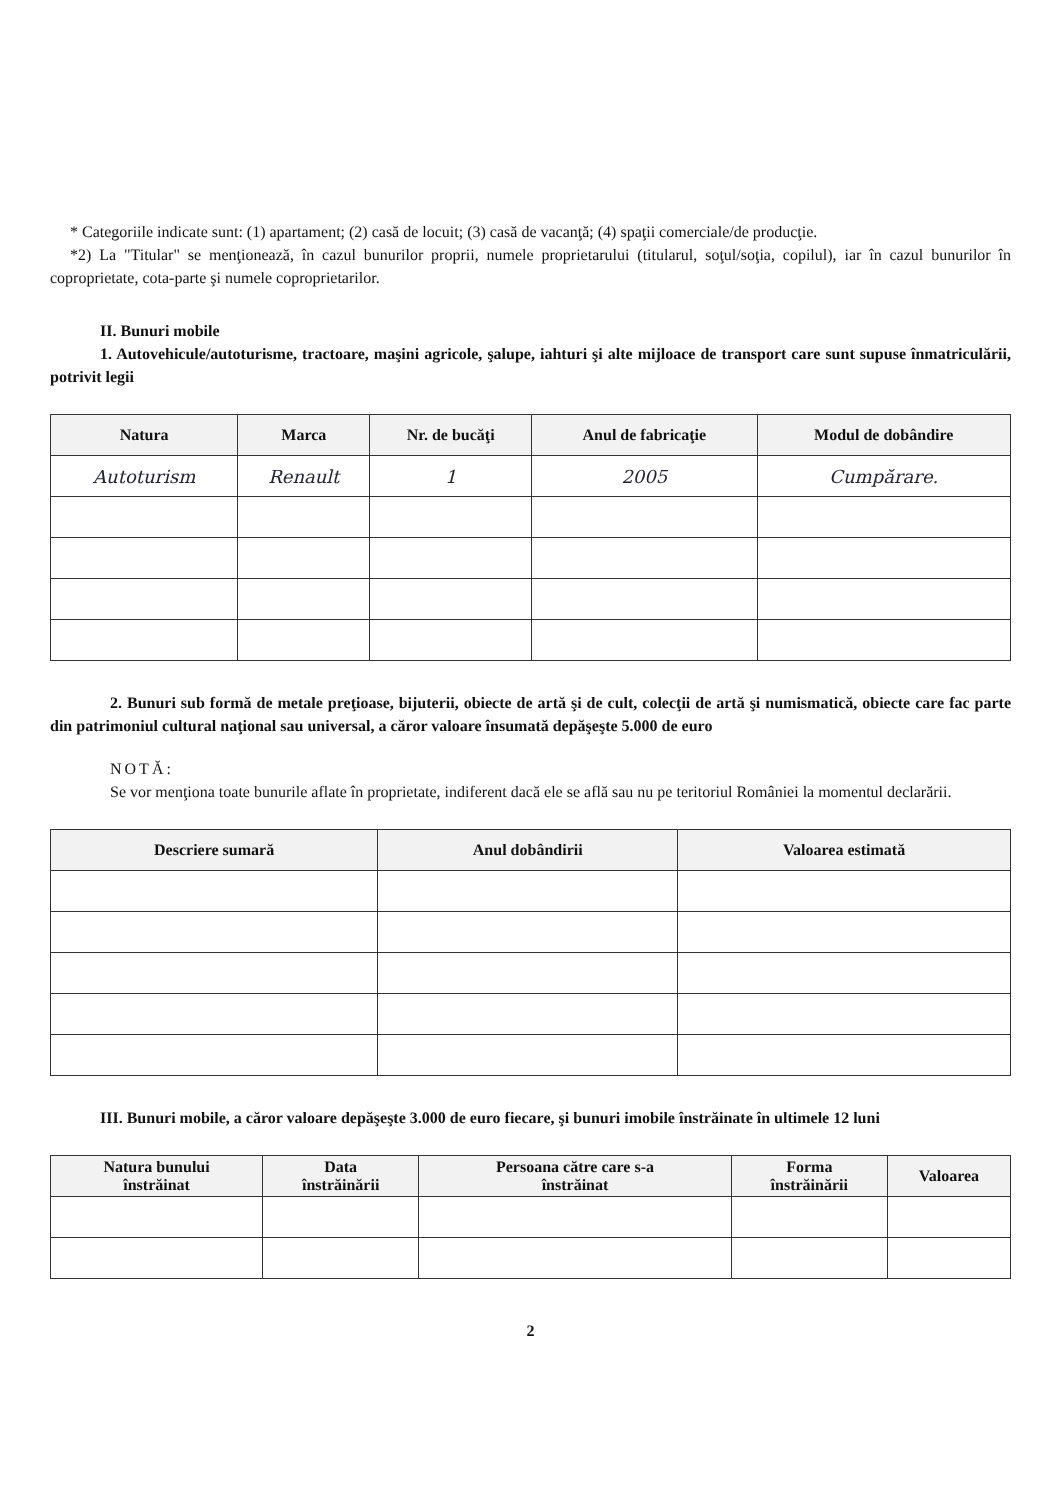* Categoriile indicate sunt: (1) apartament; (2) casă de locuit; (3) casă de vacanţă; (4) spaţii comerciale/de producţie.
*2) La "Titular" se menţionează, în cazul bunurilor proprii, numele proprietarului (titularul, soţul/soţia, copilul), iar în cazul bunurilor în coproprietate, cota-parte şi numele coproprietarilor.
II. Bunuri mobile
1. Autovehicule/autoturisme, tractoare, maşini agricole, şalupe, iahturi şi alte mijloace de transport care sunt supuse înmatriculării, potrivit legii
| Natura | Marca | Nr. de bucăţi | Anul de fabricaţie | Modul de dobândire |
| --- | --- | --- | --- | --- |
| Autoturism | Renault | 1 | 2005 | Cumpărare. |
2. Bunuri sub formă de metale preţioase, bijuterii, obiecte de artă şi de cult, colecţii de artă şi numismatică, obiecte care fac parte din patrimoniul cultural naţional sau universal, a căror valoare însumată depăşeşte 5.000 de euro
NOTĂ:
Se vor menţiona toate bunurile aflate în proprietate, indiferent dacă ele se află sau nu pe teritoriul României la momentul declarării.
| Descriere sumară | Anul dobândirii | Valoarea estimată |
| --- | --- | --- |
III. Bunuri mobile, a căror valoare depăşeşte 3.000 de euro fiecare, şi bunuri imobile înstrăinate în ultimele 12 luni
| Natura bunului înstrăinat | Data înstrăinării | Persoana către care s-a înstrăinat | Forma înstrăinării | Valoarea |
| --- | --- | --- | --- | --- |
2